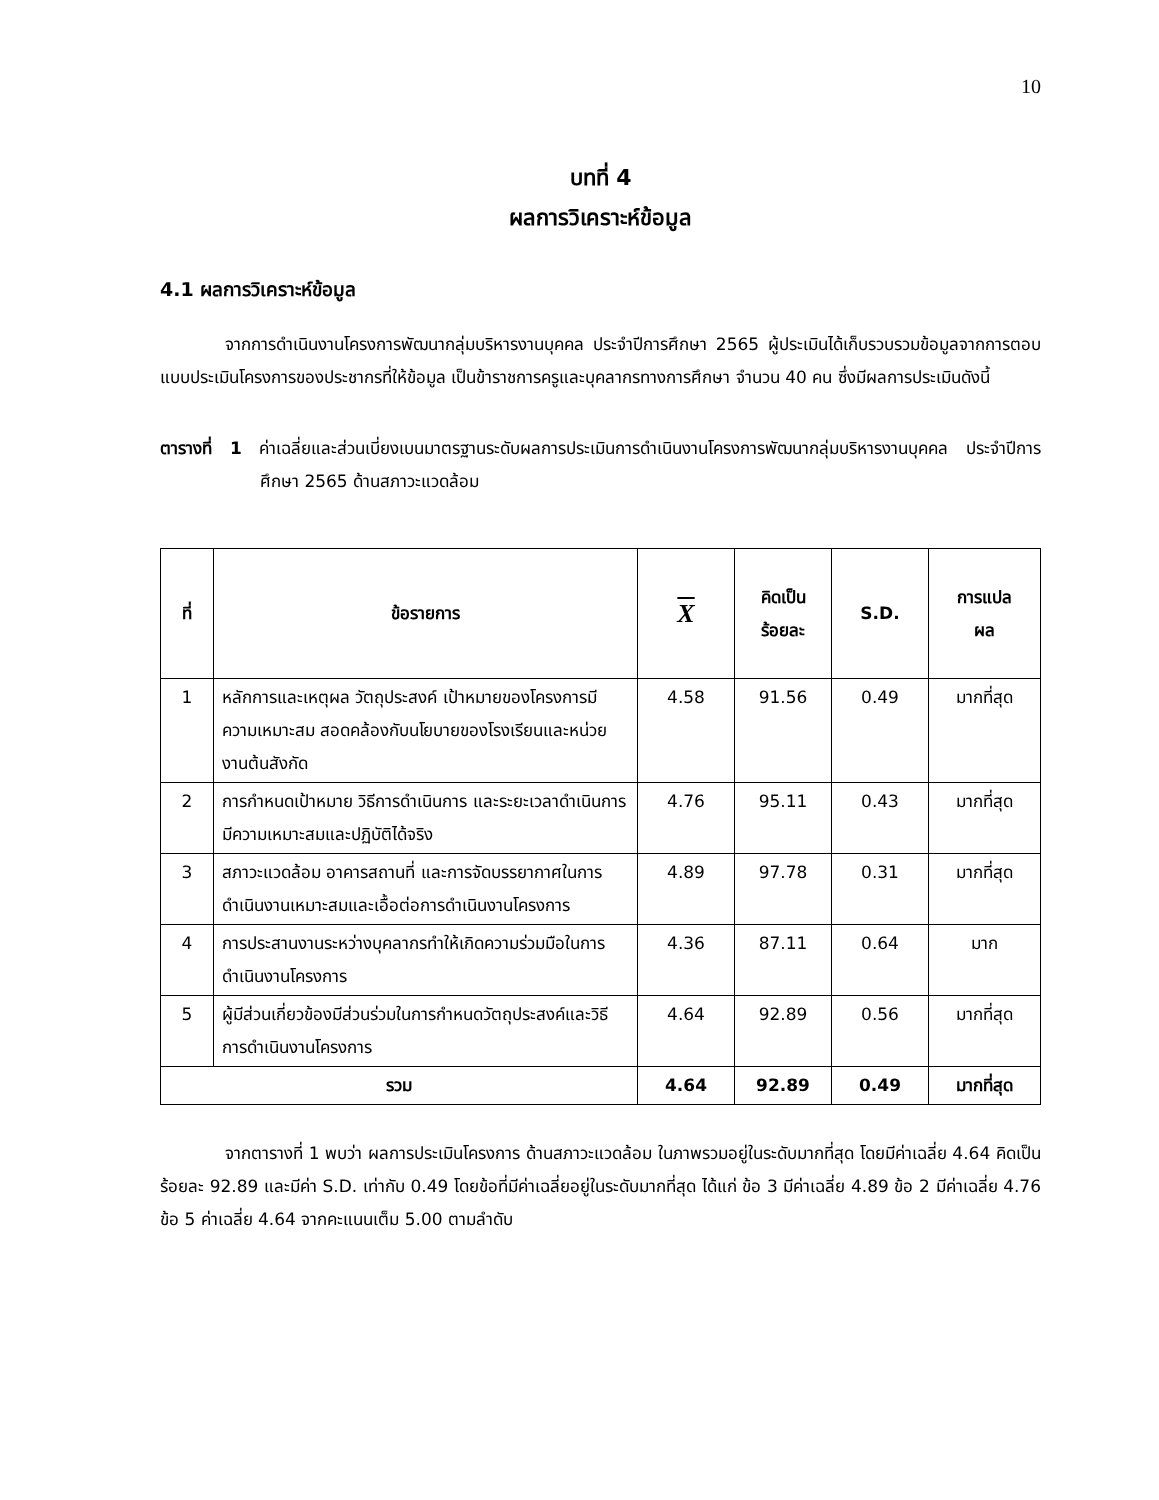10
บทที่ 4
ผลการวิเคราะห์ข้อมูล
4.1 ผลการวิเคราะห์ข้อมูล
จากการดำเนินงานโครงการพัฒนากลุ่มบริหารงานบุคคล ประจำปีการศึกษา 2565 ผู้ประเมินได้เก็บรวบรวมข้อมูลจากการตอบแบบประเมินโครงการของประชากรที่ให้ข้อมูล เป็นข้าราชการครูและบุคลากรทางการศึกษา จำนวน 40 คน ซึ่งมีผลการประเมินดังนี้
ตารางที่ 1 ค่าเฉลี่ยและส่วนเบี่ยงเบนมาตรฐานระดับผลการประเมินการดำเนินงานโครงการพัฒนากลุ่มบริหารงานบุคคล ประจำปีการศึกษา 2565 ด้านสภาวะแวดล้อม
| ที่ | ข้อรายการ | X | คิดเป็น ร้อยละ | S.D. | การแปล ผล |
| --- | --- | --- | --- | --- | --- |
| 1 | หลักการและเหตุผล วัตถุประสงค์ เป้าหมายของโครงการมีความเหมาะสม สอดคล้องกับนโยบายของโรงเรียนและหน่วยงานต้นสังกัด | 4.58 | 91.56 | 0.49 | มากที่สุด |
| 2 | การกำหนดเป้าหมาย วิธีการดำเนินการ และระยะเวลาดำเนินการ มีความเหมาะสมและปฏิบัติได้จริง | 4.76 | 95.11 | 0.43 | มากที่สุด |
| 3 | สภาวะแวดล้อม อาคารสถานที่ และการจัดบรรยากาศในการดำเนินงานเหมาะสมและเอื้อต่อการดำเนินงานโครงการ | 4.89 | 97.78 | 0.31 | มากที่สุด |
| 4 | การประสานงานระหว่างบุคลากรทำให้เกิดความร่วมมือในการดำเนินงานโครงการ | 4.36 | 87.11 | 0.64 | มาก |
| 5 | ผู้มีส่วนเกี่ยวข้องมีส่วนร่วมในการกำหนดวัตถุประสงค์และวิธีการดำเนินงานโครงการ | 4.64 | 92.89 | 0.56 | มากที่สุด |
| รวม | | 4.64 | 92.89 | 0.49 | มากที่สุด |
จากตารางที่ 1 พบว่า ผลการประเมินโครงการ ด้านสภาวะแวดล้อม ในภาพรวมอยู่ในระดับมากที่สุด โดยมีค่าเฉลี่ย 4.64 คิดเป็นร้อยละ 92.89 และมีค่า S.D. เท่ากับ 0.49 โดยข้อที่มีค่าเฉลี่ยอยู่ในระดับมากที่สุด ได้แก่ ข้อ 3 มีค่าเฉลี่ย 4.89 ข้อ 2 มีค่าเฉลี่ย 4.76 ข้อ 5 ค่าเฉลี่ย 4.64 จากคะแนนเต็ม 5.00 ตามลำดับ